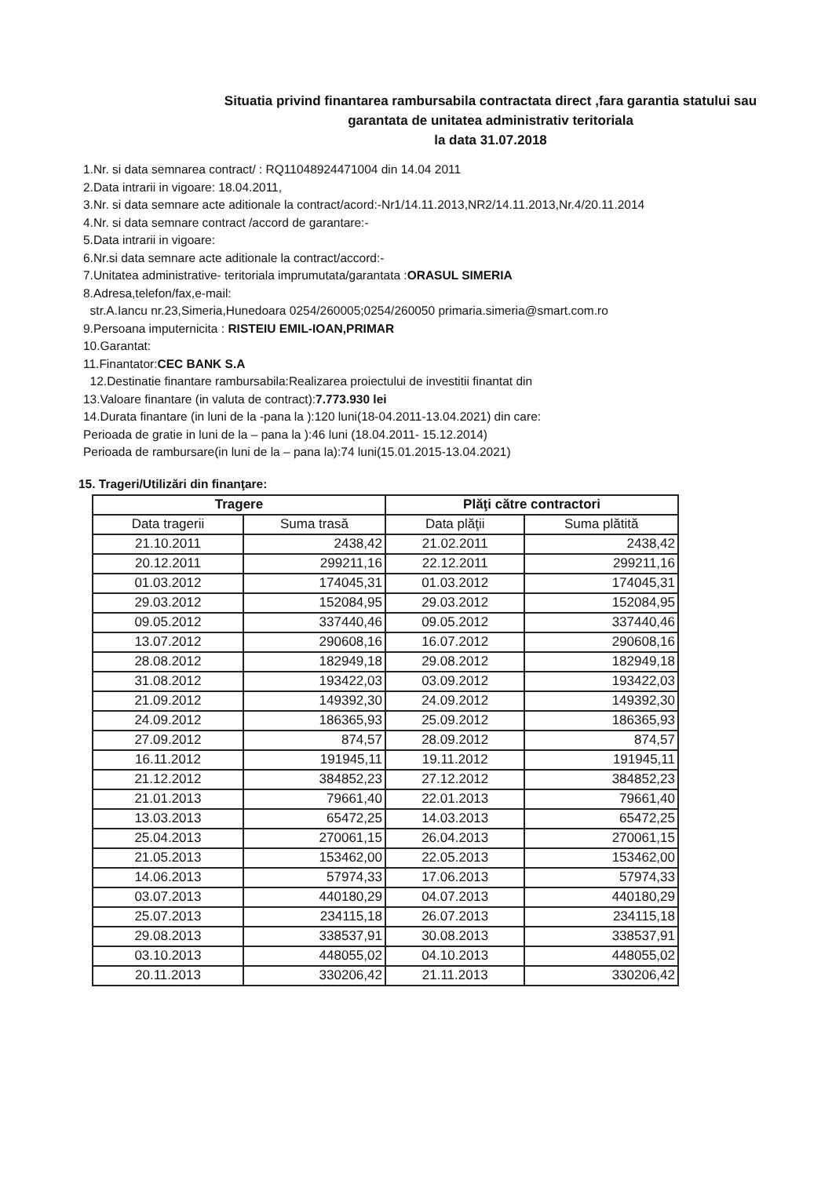Situatia privind finantarea rambursabila contractata direct ,fara garantia statului sau garantata de unitatea administrativ teritoriala
la data 31.07.2018
1.Nr. si data semnarea contract/ : RQ11048924471004 din 14.04 2011
2.Data intrarii in vigoare: 18.04.2011,
3.Nr. si data semnare acte aditionale la contract/acord:-Nr1/14.11.2013,NR2/14.11.2013,Nr.4/20.11.2014
4.Nr. si data semnare contract /accord de garantare:-
5.Data intrarii in vigoare:
6.Nr.si data semnare acte aditionale la contract/accord:-
7.Unitatea administrative- teritoriala imprumutata/garantata :ORASUL SIMERIA
8.Adresa,telefon/fax,e-mail:
str.A.Iancu nr.23,Simeria,Hunedoara 0254/260005;0254/260050 primaria.simeria@smart.com.ro
9.Persoana imputernicita : RISTEIU EMIL-IOAN,PRIMAR
10.Garantat:
11.Finantator:CEC BANK S.A
12.Destinatie finantare rambursabila:Realizarea proiectului de investitii finantat din
13.Valoare finantare (in valuta de contract):7.773.930 lei
14.Durata finantare (in luni de la -pana la ):120 luni(18-04.2011-13.04.2021) din care:
Perioada de gratie in luni de la – pana la ):46 luni (18.04.2011- 15.12.2014)
Perioada de rambursare(in luni de la – pana la):74 luni(15.01.2015-13.04.2021)
15. Trageri/Utilizări din finanţare:
| Tragere | | Plăţi către contractori | |
| --- | --- | --- | --- |
| Data tragerii | Suma trasă | Data plăţii | Suma plătită |
| 21.10.2011 | 2438,42 | 21.02.2011 | 2438,42 |
| 20.12.2011 | 299211,16 | 22.12.2011 | 299211,16 |
| 01.03.2012 | 174045,31 | 01.03.2012 | 174045,31 |
| 29.03.2012 | 152084,95 | 29.03.2012 | 152084,95 |
| 09.05.2012 | 337440,46 | 09.05.2012 | 337440,46 |
| 13.07.2012 | 290608,16 | 16.07.2012 | 290608,16 |
| 28.08.2012 | 182949,18 | 29.08.2012 | 182949,18 |
| 31.08.2012 | 193422,03 | 03.09.2012 | 193422,03 |
| 21.09.2012 | 149392,30 | 24.09.2012 | 149392,30 |
| 24.09.2012 | 186365,93 | 25.09.2012 | 186365,93 |
| 27.09.2012 | 874,57 | 28.09.2012 | 874,57 |
| 16.11.2012 | 191945,11 | 19.11.2012 | 191945,11 |
| 21.12.2012 | 384852,23 | 27.12.2012 | 384852,23 |
| 21.01.2013 | 79661,40 | 22.01.2013 | 79661,40 |
| 13.03.2013 | 65472,25 | 14.03.2013 | 65472,25 |
| 25.04.2013 | 270061,15 | 26.04.2013 | 270061,15 |
| 21.05.2013 | 153462,00 | 22.05.2013 | 153462,00 |
| 14.06.2013 | 57974,33 | 17.06.2013 | 57974,33 |
| 03.07.2013 | 440180,29 | 04.07.2013 | 440180,29 |
| 25.07.2013 | 234115,18 | 26.07.2013 | 234115,18 |
| 29.08.2013 | 338537,91 | 30.08.2013 | 338537,91 |
| 03.10.2013 | 448055,02 | 04.10.2013 | 448055,02 |
| 20.11.2013 | 330206,42 | 21.11.2013 | 330206,42 |